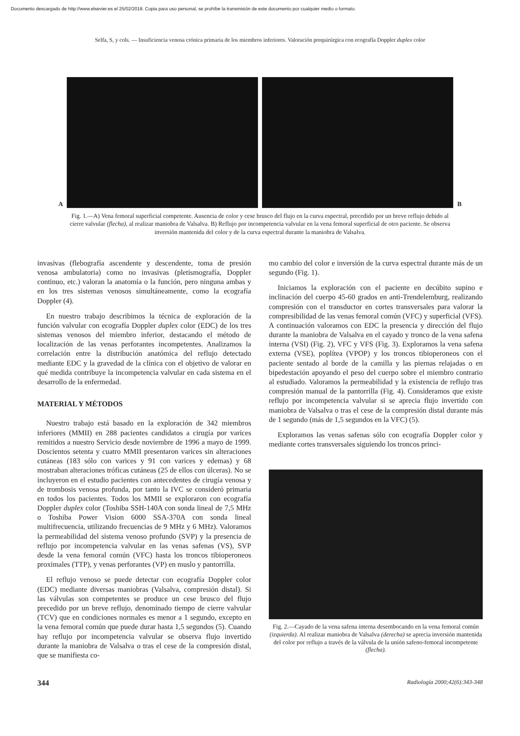Documento descargado de http://www.elsevier.es el 25/02/2018. Copia para uso personal, se prohíbe la transmisión de este documento por cualquier medio o formato.
Selfa, S, y cols. — Insuficiencia venosa crónica primaria de los miembros inferiores. Valoración prequirúrgica con ecografía Doppler duplex color
A
B
Fig. 1.—A) Vena femoral superficial competente. Ausencia de color y cese brusco del flujo en la curva espectral, precedido por un breve reflujo debido al cierre valvular (flecha), al realizar maniobra de Valsalva. B) Reflujo por incompetencia valvular en la vena femoral superficial de otro paciente. Se observa inversión mantenida del color y de la curva espectral durante la maniobra de Valsalva.
invasivas (flebografía ascendente y descendente, toma de presión venosa ambulatoria) como no invasivas (pletismografía, Doppler continuo, etc.) valoran la anatomía o la función, pero ninguna ambas y en los tres sistemas venosos simultáneamente, como la ecografía Doppler (4).
En nuestro trabajo describimos la técnica de exploración de la función valvular con ecografía Doppler duplex color (EDC) de los tres sistemas venosos del miembro inferior, destacando el método de localización de las venas perforantes incompetentes. Analizamos la correlación entre la distribución anatómica del reflujo detectado mediante EDC y la gravedad de la clínica con el objetivo de valorar en qué medida contribuye la incompetencia valvular en cada sistema en el desarrollo de la enfermedad.
MATERIAL Y MÉTODOS
Nuestro trabajo está basado en la exploración de 342 miembros inferiores (MMII) en 288 pacientes candidatos a cirugía por varices remitidos a nuestro Servicio desde noviembre de 1996 a mayo de 1999. Doscientos setenta y cuatro MMII presentaron varices sin alteraciones cutáneas (183 sólo con varices y 91 con varices y edemas) y 68 mostraban alteraciones tróficas cutáneas (25 de ellos con úlceras). No se incluyeron en el estudio pacientes con antecedentes de cirugía venosa y de trombosis venosa profunda, por tanto la IVC se consideró primaria en todos los pacientes. Todos los MMII se exploraron con ecografía Doppler duplex color (Toshiba SSH-140A con sonda lineal de 7,5 MHz o Toshiba Power Vision 6000 SSA-370A con sonda lineal multifrecuencia, utilizando frecuencias de 9 MHz y 6 MHz). Valoramos la permeabilidad del sistema venoso profundo (SVP) y la presencia de reflujo por incompetencia valvular en las venas safenas (VS), SVP desde la vena femoral común (VFC) hasta los troncos tibioperoneos proximales (TTP), y venas perforantes (VP) en muslo y pantorrilla.
El reflujo venoso se puede detectar con ecografía Doppler color (EDC) mediante diversas maniobras (Valsalva, compresión distal). Si las válvulas son competentes se produce un cese brusco del flujo precedido por un breve reflujo, denominado tiempo de cierre valvular (TCV) que en condiciones normales es menor a 1 segundo, excepto en la vena femoral común que puede durar hasta 1,5 segundos (5). Cuando hay reflujo por incompetencia valvular se observa flujo invertido durante la maniobra de Valsalva o tras el cese de la compresión distal, que se manifiesta co-
mo cambio del color e inversión de la curva espectral durante más de un segundo (Fig. 1).
Iniciamos la exploración con el paciente en decúbito supino e inclinación del cuerpo 45-60 grados en anti-Trendelemburg, realizando compresión con el transductor en cortes transversales para valorar la compresibilidad de las venas femoral común (VFC) y superficial (VFS). A continuación valoramos con EDC la presencia y dirección del flujo durante la maniobra de Valsalva en el cayado y tronco de la vena safena interna (VSI) (Fig. 2), VFC y VFS (Fig. 3). Exploramos la vena safena externa (VSE), poplítea (VPOP) y los troncos tibioperoneos con el paciente sentado al borde de la camilla y las piernas relajadas o en bipedestación apoyando el peso del cuerpo sobre el miembro contrario al estudiado. Valoramos la permeabilidad y la existencia de reflujo tras compresión manual de la pantorrilla (Fig. 4). Consideramos que existe reflujo por incompetencia valvular si se aprecia flujo invertido con maniobra de Valsalva o tras el cese de la compresión distal durante más de 1 segundo (más de 1,5 segundos en la VFC) (5).
Exploramos las venas safenas sólo con ecografía Doppler color y mediante cortes transversales siguiendo los troncos princi-
Fig. 2.—Cayado de la vena safena interna desembocando en la vena femoral común (izquierda). Al realizar maniobra de Valsalva (derecha) se aprecia inversión mantenida del color por reflujo a través de la válvula de la unión safeno-femoral incompetente (flecha).
344 Radiología 2000;42(6):343-348